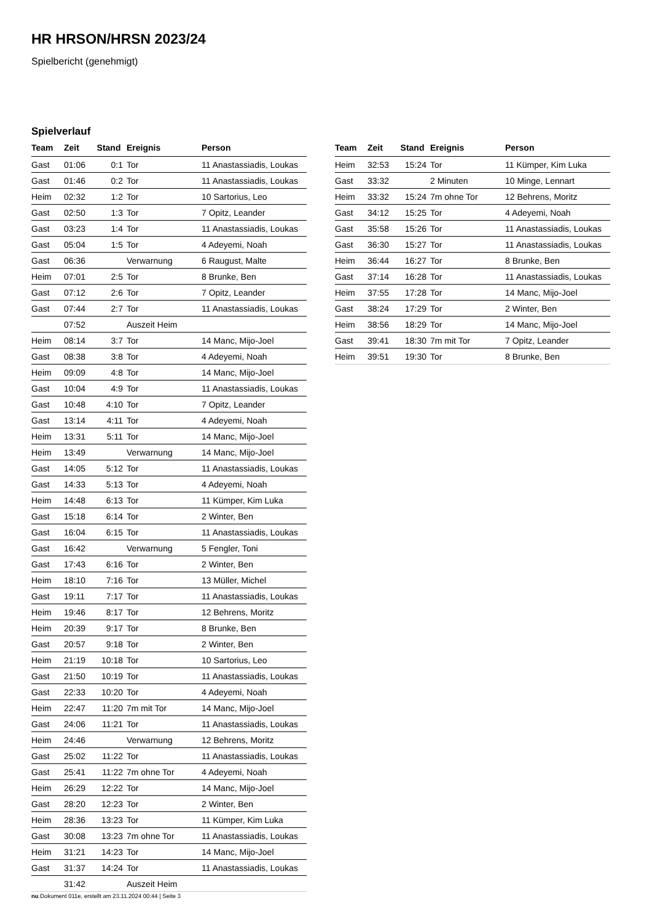HR HRSON/HRSN 2023/24
Spielbericht (genehmigt)
Spielverlauf
| Team | Zeit | Stand | Ereignis | Person |
| --- | --- | --- | --- | --- |
| Gast | 01:06 | 0:1 | Tor | 11 Anastassiadis, Loukas |
| Gast | 01:46 | 0:2 | Tor | 11 Anastassiadis, Loukas |
| Heim | 02:32 | 1:2 | Tor | 10 Sartorius, Leo |
| Gast | 02:50 | 1:3 | Tor | 7 Opitz, Leander |
| Gast | 03:23 | 1:4 | Tor | 11 Anastassiadis, Loukas |
| Gast | 05:04 | 1:5 | Tor | 4 Adeyemi, Noah |
| Gast | 06:36 | | Verwarnung | 6 Raugust, Malte |
| Heim | 07:01 | 2:5 | Tor | 8 Brunke, Ben |
| Gast | 07:12 | 2:6 | Tor | 7 Opitz, Leander |
| Gast | 07:44 | 2:7 | Tor | 11 Anastassiadis, Loukas |
| | 07:52 | | Auszeit Heim | |
| Heim | 08:14 | 3:7 | Tor | 14 Manc, Mijo-Joel |
| Gast | 08:38 | 3:8 | Tor | 4 Adeyemi, Noah |
| Heim | 09:09 | 4:8 | Tor | 14 Manc, Mijo-Joel |
| Gast | 10:04 | 4:9 | Tor | 11 Anastassiadis, Loukas |
| Gast | 10:48 | 4:10 | Tor | 7 Opitz, Leander |
| Gast | 13:14 | 4:11 | Tor | 4 Adeyemi, Noah |
| Heim | 13:31 | 5:11 | Tor | 14 Manc, Mijo-Joel |
| Heim | 13:49 | | Verwarnung | 14 Manc, Mijo-Joel |
| Gast | 14:05 | 5:12 | Tor | 11 Anastassiadis, Loukas |
| Gast | 14:33 | 5:13 | Tor | 4 Adeyemi, Noah |
| Heim | 14:48 | 6:13 | Tor | 11 Kümper, Kim Luka |
| Gast | 15:18 | 6:14 | Tor | 2 Winter, Ben |
| Gast | 16:04 | 6:15 | Tor | 11 Anastassiadis, Loukas |
| Gast | 16:42 | | Verwarnung | 5 Fengler, Toni |
| Gast | 17:43 | 6:16 | Tor | 2 Winter, Ben |
| Heim | 18:10 | 7:16 | Tor | 13 Müller, Michel |
| Gast | 19:11 | 7:17 | Tor | 11 Anastassiadis, Loukas |
| Heim | 19:46 | 8:17 | Tor | 12 Behrens, Moritz |
| Heim | 20:39 | 9:17 | Tor | 8 Brunke, Ben |
| Gast | 20:57 | 9:18 | Tor | 2 Winter, Ben |
| Heim | 21:19 | 10:18 | Tor | 10 Sartorius, Leo |
| Gast | 21:50 | 10:19 | Tor | 11 Anastassiadis, Loukas |
| Gast | 22:33 | 10:20 | Tor | 4 Adeyemi, Noah |
| Heim | 22:47 | 11:20 | 7m mit Tor | 14 Manc, Mijo-Joel |
| Gast | 24:06 | 11:21 | Tor | 11 Anastassiadis, Loukas |
| Heim | 24:46 | | Verwarnung | 12 Behrens, Moritz |
| Gast | 25:02 | 11:22 | Tor | 11 Anastassiadis, Loukas |
| Gast | 25:41 | 11:22 | 7m ohne Tor | 4 Adeyemi, Noah |
| Heim | 26:29 | 12:22 | Tor | 14 Manc, Mijo-Joel |
| Gast | 28:20 | 12:23 | Tor | 2 Winter, Ben |
| Heim | 28:36 | 13:23 | Tor | 11 Kümper, Kim Luka |
| Gast | 30:08 | 13:23 | 7m ohne Tor | 11 Anastassiadis, Loukas |
| Heim | 31:21 | 14:23 | Tor | 14 Manc, Mijo-Joel |
| Gast | 31:37 | 14:24 | Tor | 11 Anastassiadis, Loukas |
| | 31:42 | | Auszeit Heim | |
| Team | Zeit | Stand | Ereignis | Person |
| --- | --- | --- | --- | --- |
| Heim | 32:53 | 15:24 | Tor | 11 Kümper, Kim Luka |
| Gast | 33:32 | | 2 Minuten | 10 Minge, Lennart |
| Heim | 33:32 | 15:24 | 7m ohne Tor | 12 Behrens, Moritz |
| Gast | 34:12 | 15:25 | Tor | 4 Adeyemi, Noah |
| Gast | 35:58 | 15:26 | Tor | 11 Anastassiadis, Loukas |
| Gast | 36:30 | 15:27 | Tor | 11 Anastassiadis, Loukas |
| Heim | 36:44 | 16:27 | Tor | 8 Brunke, Ben |
| Gast | 37:14 | 16:28 | Tor | 11 Anastassiadis, Loukas |
| Heim | 37:55 | 17:28 | Tor | 14 Manc, Mijo-Joel |
| Gast | 38:24 | 17:29 | Tor | 2 Winter, Ben |
| Heim | 38:56 | 18:29 | Tor | 14 Manc, Mijo-Joel |
| Gast | 39:41 | 18:30 | 7m mit Tor | 7 Opitz, Leander |
| Heim | 39:51 | 19:30 | Tor | 8 Brunke, Ben |
nu.Dokument 011e, erstellt am 23.11.2024 00:44 | Seite 3